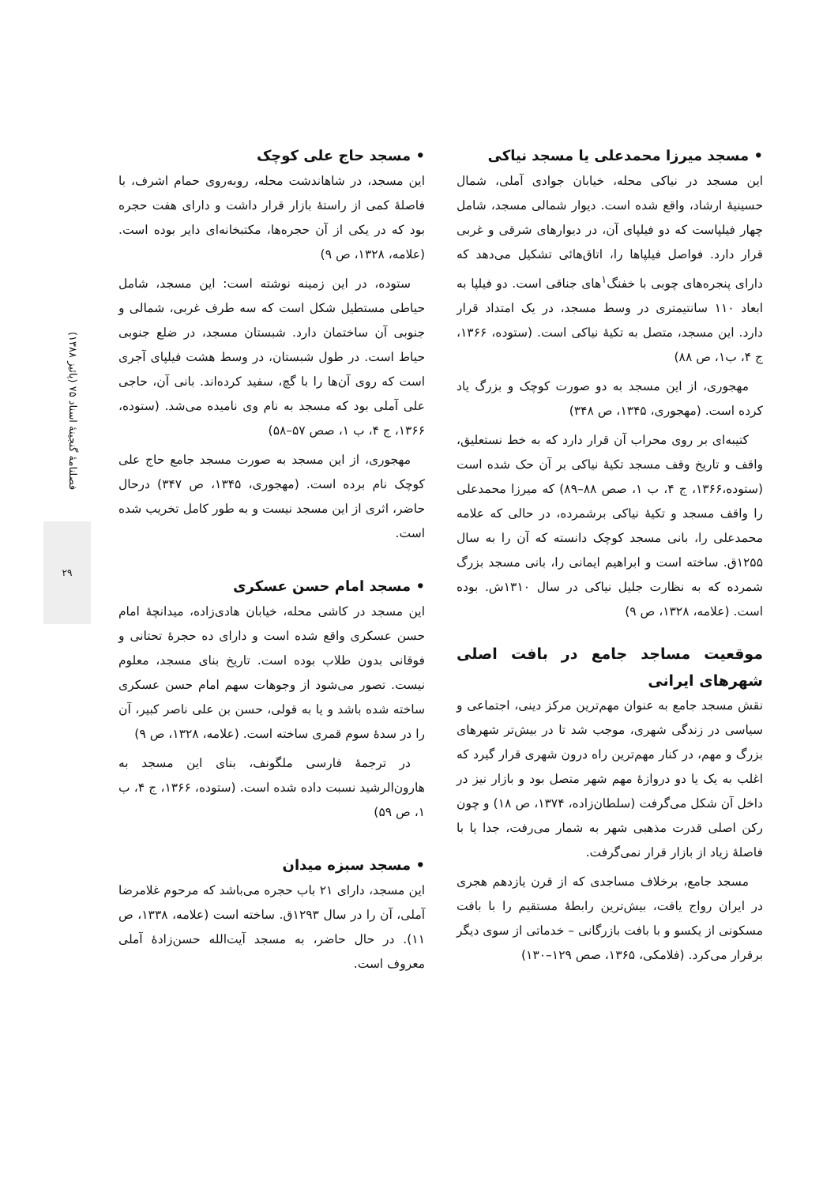• مسجد حاج علی کوچک
این مسجد، در شاهاندشت محله، روبه‌روی حمام اشرف، با فاصلهٔ کمی از راستهٔ بازار قرار داشت و دارای هفت حجره بود که در یکی از آن حجره‌ها، مکتبخانه‌ای دایر بوده است. (علامه، ۱۳۲۸، ص ۹)
ستوده، در این زمینه نوشته است: این مسجد، شامل حیاطی مستطیل شکل است که سه طرف غربی، شمالی و جنوبی آن ساختمان دارد. شبستان مسجد، در ضلع جنوبی حیاط است. در طول شبستان، در وسط هشت فیلپای آجری است که روی آن‌ها را با گچ، سفید کرده‌اند. بانی آن، حاجی علی آملی بود که مسجد به نام وی نامیده می‌شد. (ستوده، ۱۳۶۶، ج ۴، ب ۱، صص ۵۷–۵۸)
مهجوری، از این مسجد به صورت مسجد جامع حاج علی کوچک نام برده است. (مهجوری، ۱۳۴۵، ص ۳۴۷) درحال حاضر، اثری از این مسجد نیست و به طور کامل تخریب شده است.
• مسجد امام حسن عسکری
این مسجد در کاشی محله، خیابان هادی‌زاده، میدانچهٔ امام حسن عسکری واقع شده است و دارای ده حجرهٔ تحتانی و فوقانی بدون طلاب بوده است. تاریخ بنای مسجد، معلوم نیست. تصور می‌شود از وجوهات سهم امام حسن عسکری ساخته شده باشد و یا به قولی، حسن بن علی ناصر کبیر، آن را در سدهٔ سوم قمری ساخته است. (علامه، ۱۳۲۸، ص ۹)
در ترجمهٔ فارسی ملگونف، بنای این مسجد به هارون‌الرشید نسبت داده شده است. (ستوده، ۱۳۶۶، ج ۴، ب ۱، ص ۵۹)
• مسجد سبزه میدان
این مسجد، دارای ۲۱ باب حجره می‌باشد که مرحوم غلامرضا آملی، آن را در سال ۱۲۹۳ق. ساخته است (علامه، ۱۳۳۸، ص ۱۱). در حال حاضر، به مسجد آیت‌الله حسن‌زادهٔ آملی معروف است.
• مسجد میرزا محمدعلی یا مسجد نیاکی
این مسجد در نیاکی محله، خیابان جوادی آملی، شمال حسینیهٔ ارشاد، واقع شده است. دیوار شمالی مسجد، شامل چهار فیلپاست که دو فیلپای آن، در دیوارهای شرقی و غربی قرار دارد. فواصل فیلپاها را، اتاق‌هائی تشکیل می‌دهد که دارای پنجره‌های چوبی با خفنگ<sup>۱</sup>های جناقی است. دو فیلپا به ابعاد ۱۱۰ سانتیمتری در وسط مسجد، در یک امتداد قرار دارد. این مسجد، متصل به تکیهٔ نیاکی است. (ستوده، ۱۳۶۶، ج ۴، ب۱، ص ۸۸)
مهجوری، از این مسجد به دو صورت کوچک و بزرگ یاد کرده است. (مهجوری، ۱۳۴۵، ص ۳۴۸)
کتیبه‌ای بر روی محراب آن قرار دارد که به خط نستعلیق، واقف و تاریخ وقف مسجد تکیهٔ نیاکی بر آن حک شده است (ستوده،۱۳۶۶، ج ۴، ب ۱، صص ۸۸–۸۹) که میرزا محمدعلی را واقف مسجد و تکیهٔ نیاکی برشمرده، در حالی که علامه محمدعلی را، بانی مسجد کوچک دانسته که آن را به سال ۱۲۵۵ق. ساخته است و ابراهیم ایمانی را، بانی مسجد بزرگ شمرده که به نظارت جلیل نیاکی در سال ۱۳۱۰ش. بوده است. (علامه، ۱۳۲۸، ص ۹)
موقعیت مساجد جامع در بافت اصلی شهرهای ایرانی
نقش مسجد جامع به عنوان مهم‌ترین مرکز دینی، اجتماعی و سیاسی در زندگی شهری، موجب شد تا در بیش‌تر شهرهای بزرگ و مهم، در کنار مهم‌ترین راه درون شهری قرار گیرد که اغلب به یک یا دو دروازهٔ مهم شهر متصل بود و بازار نیز در داخل آن شکل می‌گرفت (سلطان‌زاده، ۱۳۷۴، ص ۱۸) و چون رکن اصلی قدرت مذهبی شهر به شمار می‌رفت، جدا یا با فاصلهٔ زیاد از بازار قرار نمی‌گرفت.
مسجد جامع، برخلاف مساجدی که از قرن یازدهم هجری در ایران رواج یافت، بیش‌ترین رابطهٔ مستقیم را با بافت مسکونی از یکسو و با بافت بازرگانی – خدماتی از سوی دیگر برقرار می‌کرد. (فلامکی، ۱۳۶۵، صص ۱۲۹–۱۳۰)
فصلنامهٔ گنجینهٔ اسناد ۷۵ (پائیز ۱۳۸۸)
۲۹